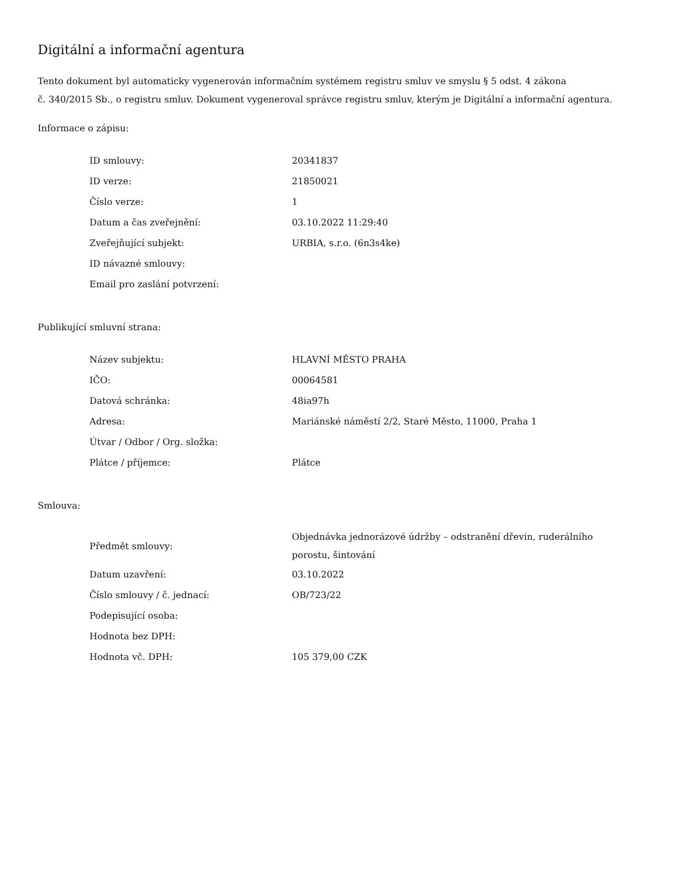Digitální a informační agentura
Tento dokument byl automaticky vygenerován informačním systémem registru smluv ve smyslu § 5 odst. 4 zákona
č. 340/2015 Sb., o registru smluv. Dokument vygeneroval správce registru smluv, kterým je Digitální a informační agentura.
Informace o zápisu:
| ID smlouvy: | 20341837 |
| ID verze: | 21850021 |
| Číslo verze: | 1 |
| Datum a čas zveřejnění: | 03.10.2022 11:29:40 |
| Zveřejňující subjekt: | URBIA, s.r.o. (6n3s4ke) |
| ID návazné smlouvy: | |
| Email pro zaslání potvrzení: | |
Publikující smluvní strana:
| Název subjektu: | HLAVNÍ MĚSTO PRAHA |
| IČO: | 00064581 |
| Datová schránka: | 48ia97h |
| Adresa: | Mariánské náměstí 2/2, Staré Město, 11000, Praha 1 |
| Útvar / Odbor / Org. složka: | |
| Plátce / příjemce: | Plátce |
Smlouva:
| Předmět smlouvy: | Objednávka jednorázové údržby – odstranění dřevin, ruderálního porostu, šintování |
| Datum uzavření: | 03.10.2022 |
| Číslo smlouvy / č. jednací: | OB/723/22 |
| Podepisující osoba: | |
| Hodnota bez DPH: | |
| Hodnota vč. DPH: | 105 379,00 CZK |